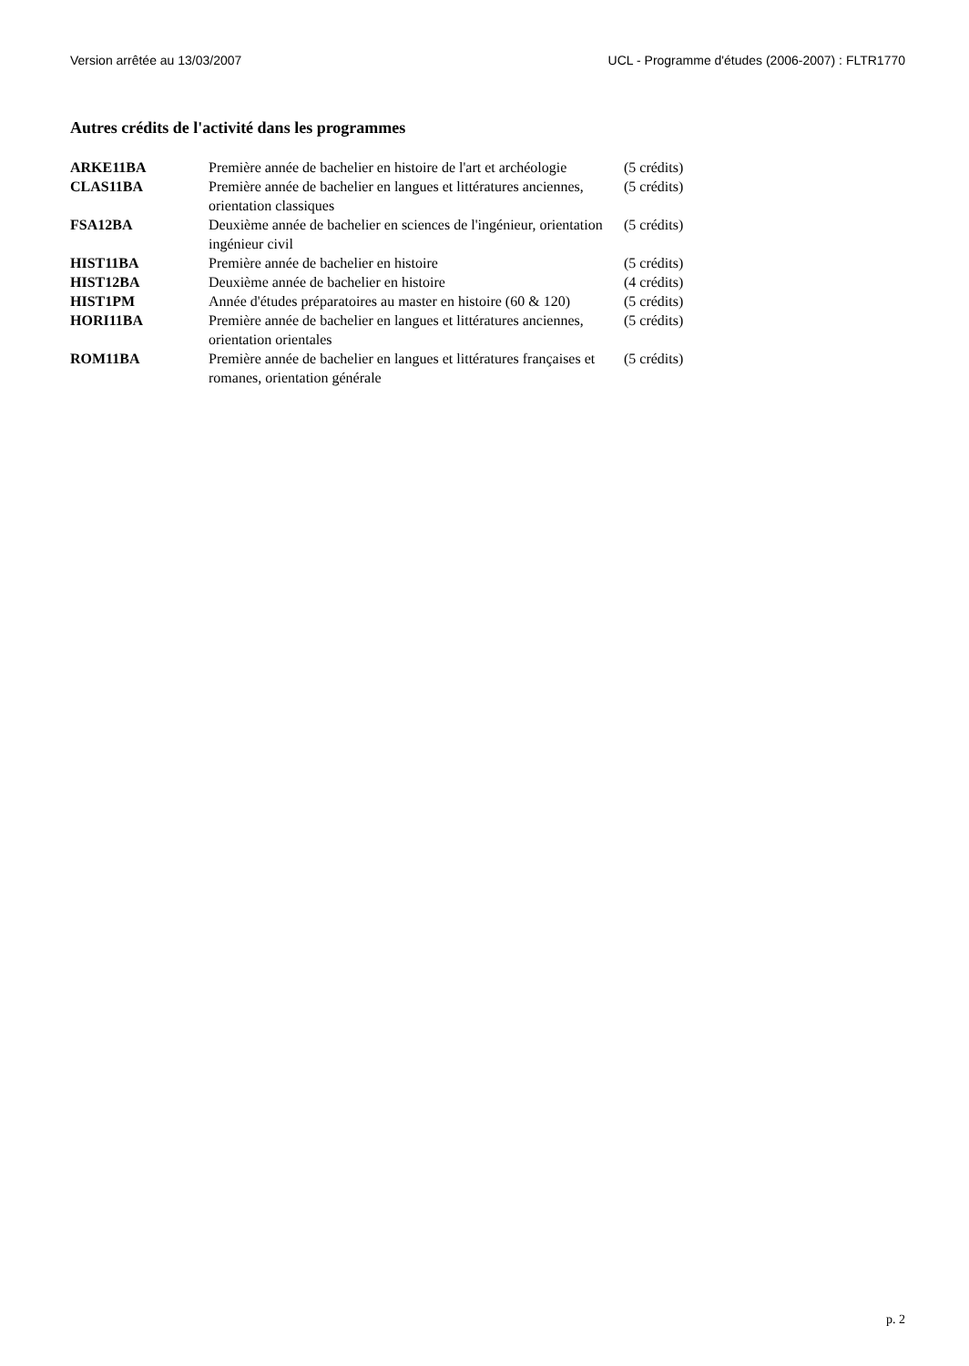Version arrêtée au 13/03/2007 UCL - Programme d'études (2006-2007) : FLTR1770
Autres crédits de l'activité dans les programmes
| ARKE11BA | Première année de bachelier en histoire de l'art et archéologie | (5 crédits) |
| CLAS11BA | Première année de bachelier en langues et littératures anciennes, orientation classiques | (5 crédits) |
| FSA12BA | Deuxième année de bachelier en sciences de l'ingénieur, orientation ingénieur civil | (5 crédits) |
| HIST11BA | Première année de bachelier en histoire | (5 crédits) |
| HIST12BA | Deuxième année de bachelier en histoire | (4 crédits) |
| HIST1PM | Année d'études préparatoires au master en histoire (60 & 120) | (5 crédits) |
| HORI11BA | Première année de bachelier en langues et littératures anciennes, orientation orientales | (5 crédits) |
| ROM11BA | Première année de bachelier en langues et littératures françaises et romanes, orientation générale | (5 crédits) |
p. 2